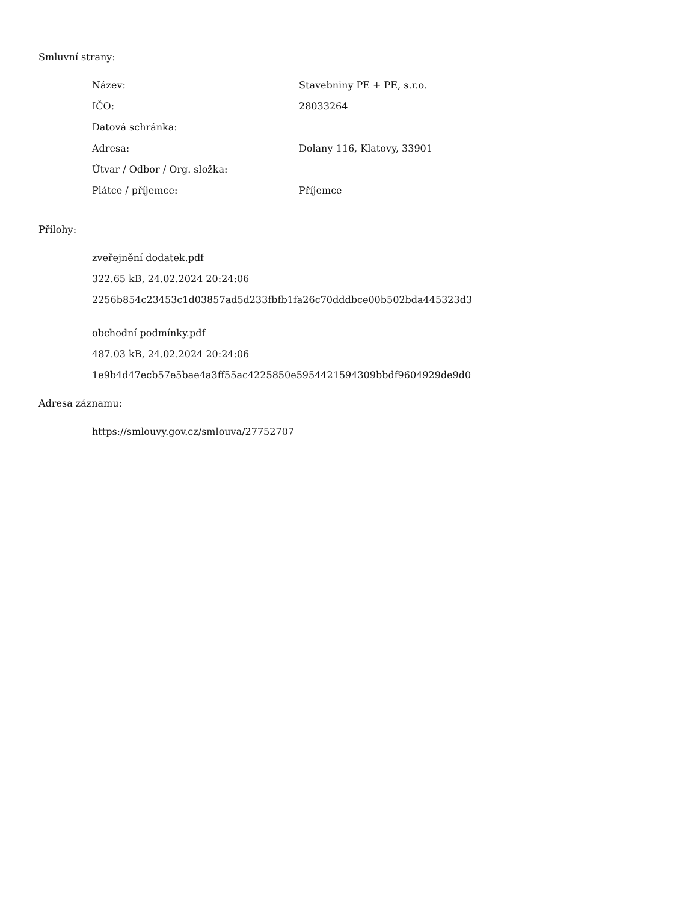Smluvní strany:
| Název: | Stavebniny PE + PE, s.r.o. |
| IČO: | 28033264 |
| Datová schránka: | |
| Adresa: | Dolany 116, Klatovy, 33901 |
| Útvar / Odbor / Org. složka: | |
| Plátce / příjemce: | Příjemce |
Přílohy:
zveřejnění dodatek.pdf
322.65 kB, 24.02.2024 20:24:06
2256b854c23453c1d03857ad5d233fbfb1fa26c70dddbce00b502bda445323d3
obchodní podmínky.pdf
487.03 kB, 24.02.2024 20:24:06
1e9b4d47ecb57e5bae4a3ff55ac4225850e5954421594309bbdf9604929de9d0
Adresa záznamu:
https://smlouvy.gov.cz/smlouva/27752707